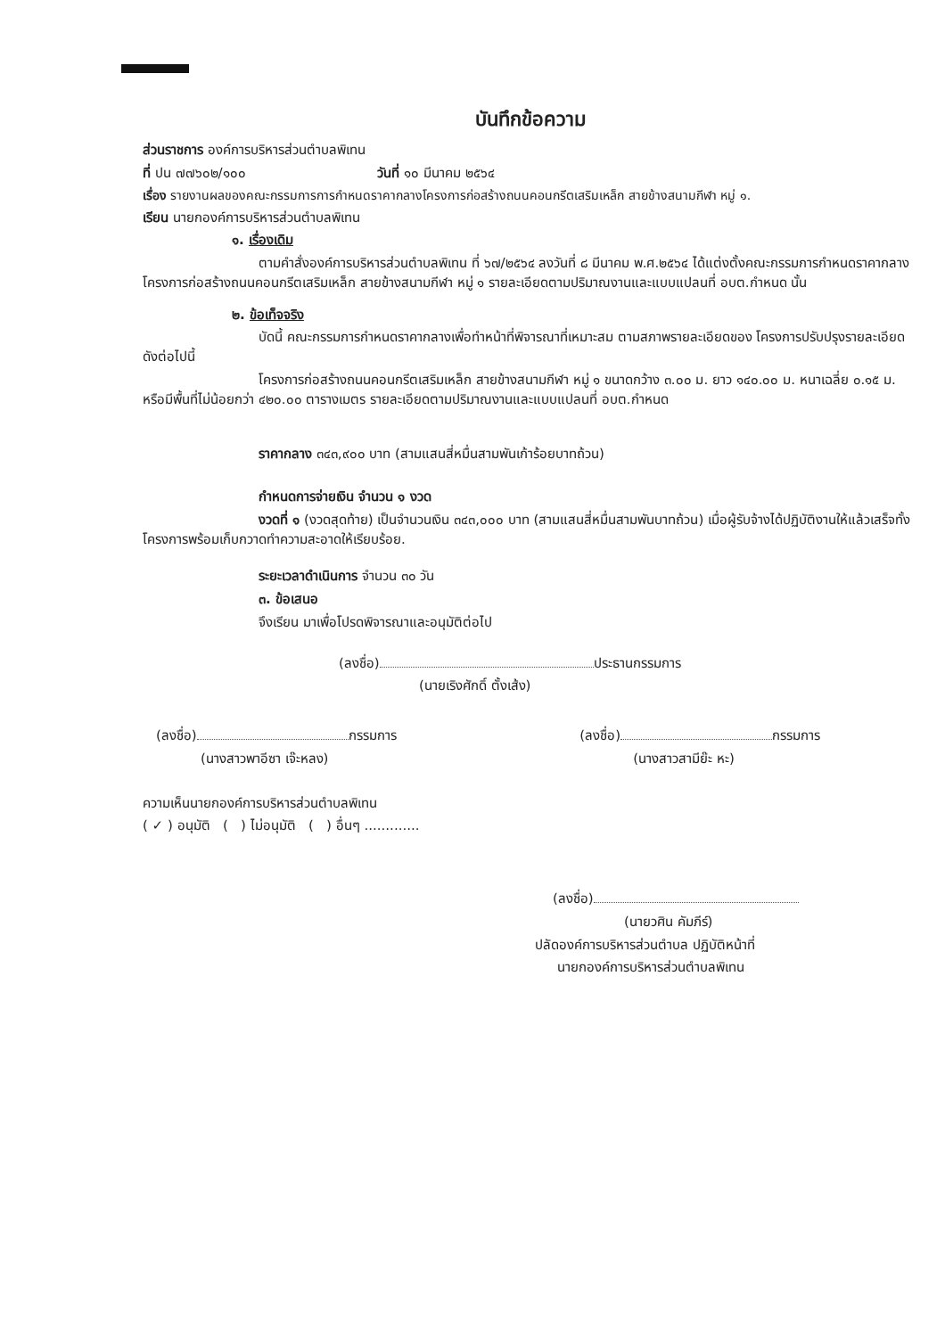บันทึกข้อความ
ส่วนราชการ องค์การบริหารส่วนตำบลพิเทน
ที่ ปน ๗๗๖๐๒/๑๐๐ วันที่ ๑๐ มีนาคม ๒๕๖๔
เรื่อง รายงานผลของคณะกรรมการการกำหนดราคากลางโครงการก่อสร้างถนนคอนกรีตเสริมเหล็ก สายข้างสนามกีฬา หมู่ ๑.
เรียน นายกองค์การบริหารส่วนตำบลพิเทน
๑. เรื่องเดิม
ตามคำสั่งองค์การบริหารส่วนตำบลพิเทน ที่ ๖๗/๒๕๖๔ ลงวันที่ ๘ มีนาคม พ.ศ.๒๕๖๔ ได้แต่งตั้งคณะกรรมการกำหนดราคากลาง โครงการก่อสร้างถนนคอนกรีตเสริมเหล็ก สายข้างสนามกีฬา หมู่ ๑ รายละเอียดตามปริมาณงานและแบบแปลนที่ อบต.กำหนด นั้น
๒. ข้อเท็จจริง
บัดนี้ คณะกรรมการกำหนดราคากลางเพื่อทำหน้าที่พิจารณาที่เหมาะสม ตามสภาพรายละเอียดของ โครงการปรับปรุงรายละเอียดดังต่อไปนี้
โครงการก่อสร้างถนนคอนกรีตเสริมเหล็ก สายข้างสนามกีฬา หมู่ ๑ ขนาดกว้าง ๓.๐๐ ม. ยาว ๑๔๐.๐๐ ม. หนาเฉลี่ย ๐.๑๕ ม. หรือมีพื้นที่ไม่น้อยกว่า ๔๒๐.๐๐ ตารางเมตร รายละเอียดตามปริมาณงานและแบบแปลนที่ อบต.กำหนด
ราคากลาง ๓๔๓,๙๐๐ บาท (สามแสนสี่หมื่นสามพันเก้าร้อยบาทถ้วน)
กำหนดการจ่ายเงิน จำนวน ๑ งวด
งวดที่ ๑ (งวดสุดท้าย) เป็นจำนวนเงิน ๓๔๓,๐๐๐ บาท (สามแสนสี่หมื่นสามพันบาทถ้วน) เมื่อผู้รับจ้างได้ปฏิบัติงานให้แล้วเสร็จทั้งโครงการพร้อมเก็บกวาดทำความสะอาดให้เรียบร้อย.
ระยะเวลาดำเนินการ จำนวน ๓๐ วัน
๓. ข้อเสนอ
จึงเรียน มาเพื่อโปรดพิจารณาและอนุมัติต่อไป
(ลงชื่อ) ประธานกรรมการ
(นายเริงศักดิ์ ตั้งเส้ง)
(ลงชื่อ) กรรมการ
(นางสาวพาอีซา เจ๊ะหลง)
(ลงชื่อ) กรรมการ
(นางสาวสามีย๊ะ หะ)
ความเห็นนายกองค์การบริหารส่วนตำบลพิเทน
( ✓ ) อนุมัติ ( ) ไม่อนุมัติ ( ) อื่นๆ .............
(ลงชื่อ)
(นายวศิน คัมภีร์)
ปลัดองค์การบริหารส่วนตำบล ปฏิบัติหน้าที่
นายกองค์การบริหารส่วนตำบลพิเทน